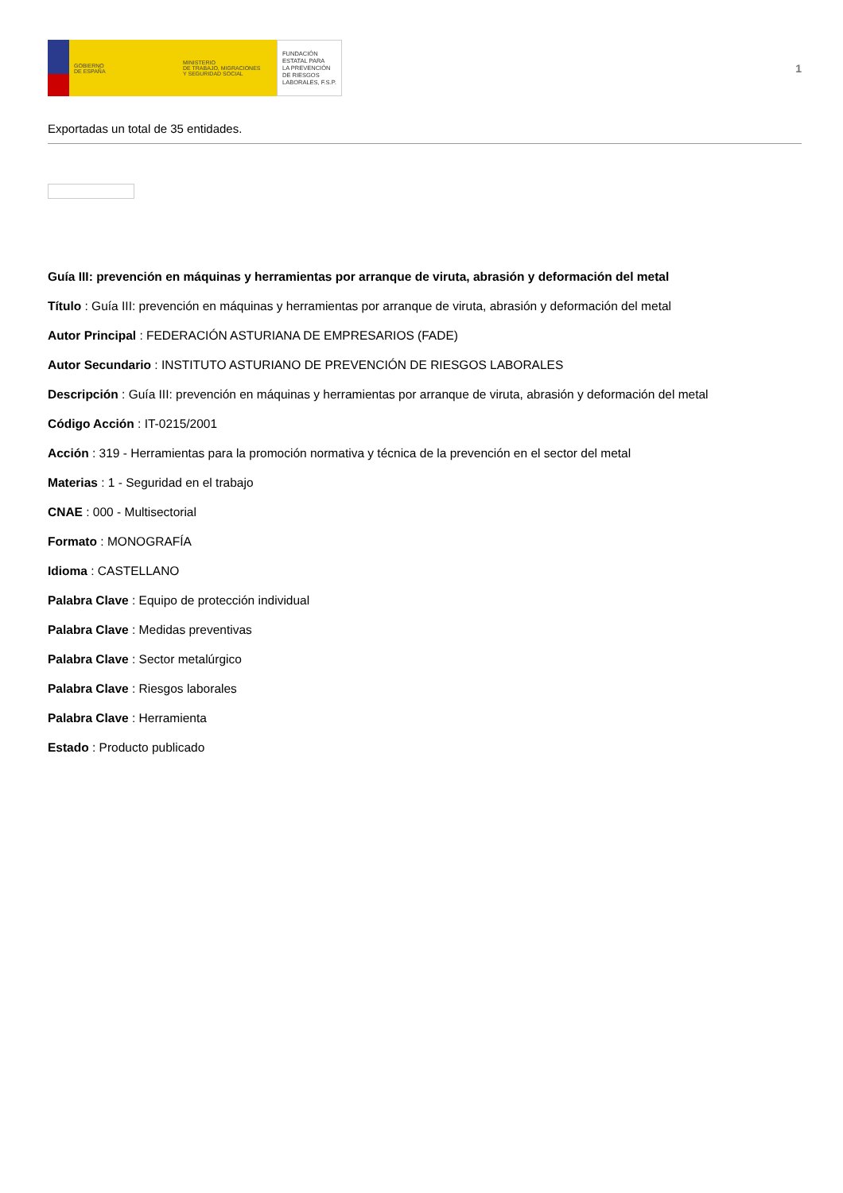GOBIERNO
DE ESPAÑA
MINISTERIO
DE TRABAJO, MIGRACIONES
Y SEGURIDAD SOCIAL
FUNDACIÓN
ESTATAL PARA
LA PREVENCIÓN
DE RIESGOS
LABORALES, F.S.P.
1
Exportadas un total de 35 entidades.
Guía III: prevención en máquinas y herramientas por arranque de viruta, abrasión y deformación del metal
Título : Guía III: prevención en máquinas y herramientas por arranque de viruta, abrasión y deformación del metal
Autor Principal : FEDERACIÓN ASTURIANA DE EMPRESARIOS (FADE)
Autor Secundario : INSTITUTO ASTURIANO DE PREVENCIÓN DE RIESGOS LABORALES
Descripción : Guía III: prevención en máquinas y herramientas por arranque de viruta, abrasión y deformación del metal
Código Acción : IT-0215/2001
Acción : 319 - Herramientas para la promoción normativa y técnica de la prevención en el sector del metal
Materias : 1 - Seguridad en el trabajo
CNAE : 000 - Multisectorial
Formato : MONOGRAFÍA
Idioma : CASTELLANO
Palabra Clave : Equipo de protección individual
Palabra Clave : Medidas preventivas
Palabra Clave : Sector metalúrgico
Palabra Clave : Riesgos laborales
Palabra Clave : Herramienta
Estado : Producto publicado